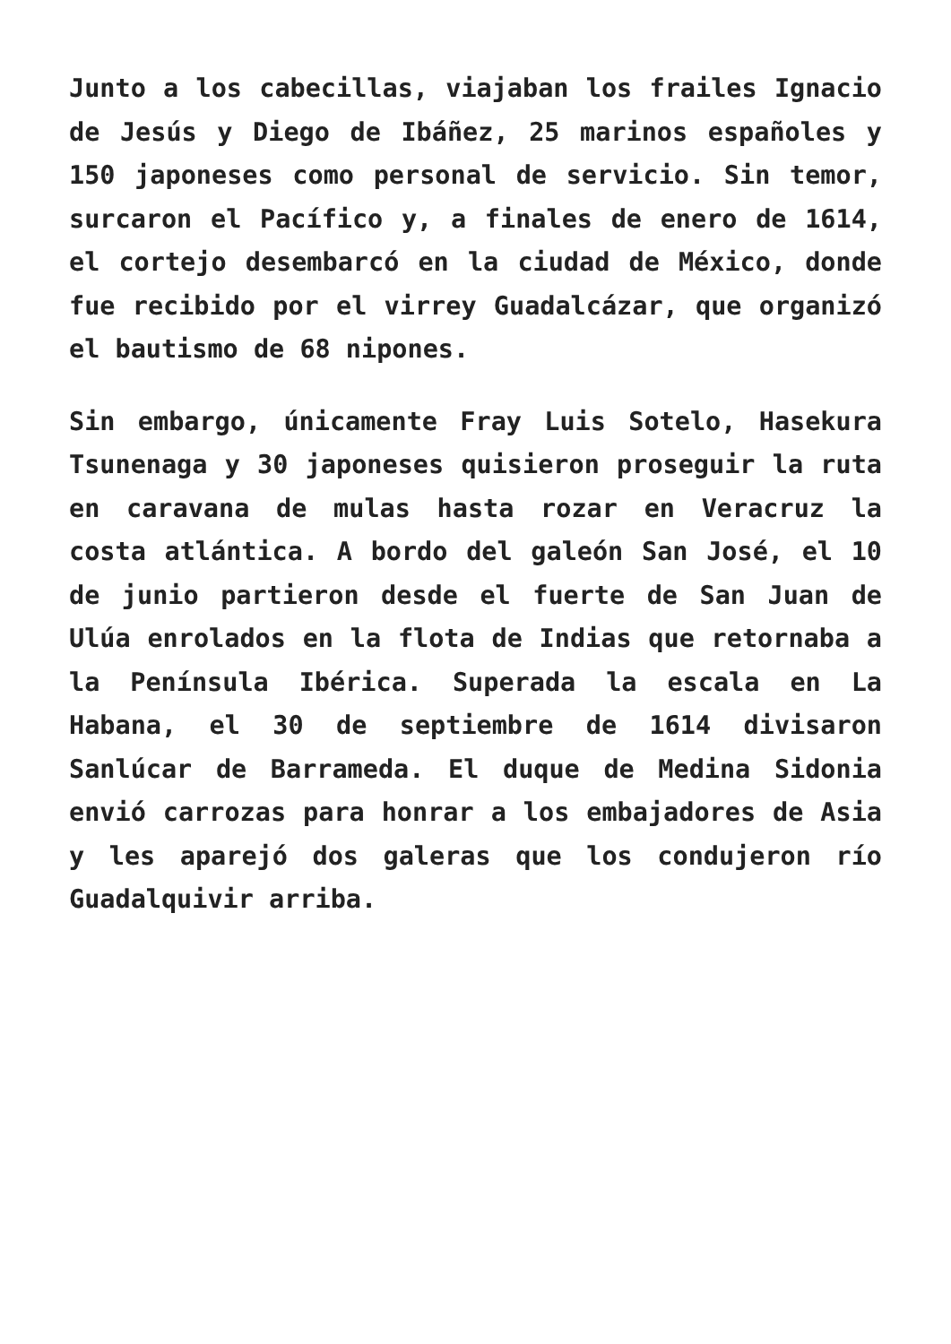Junto a los cabecillas, viajaban los frailes Ignacio de Jesús y Diego de Ibáñez, 25 marinos españoles y 150 japoneses como personal de servicio. Sin temor, surcaron el Pacífico y, a finales de enero de 1614, el cortejo desembarcó en la ciudad de México, donde fue recibido por el virrey Guadalcázar, que organizó el bautismo de 68 nipones.
Sin embargo, únicamente Fray Luis Sotelo, Hasekura Tsunenaga y 30 japoneses quisieron proseguir la ruta en caravana de mulas hasta rozar en Veracruz la costa atlántica. A bordo del galeón San José, el 10 de junio partieron desde el fuerte de San Juan de Ulúa enrolados en la flota de Indias que retornaba a la Península Ibérica. Superada la escala en La Habana, el 30 de septiembre de 1614 divisaron Sanlúcar de Barrameda. El duque de Medina Sidonia envió carrozas para honrar a los embajadores de Asia y les aparejó dos galeras que los condujeron río Guadalquivir arriba.